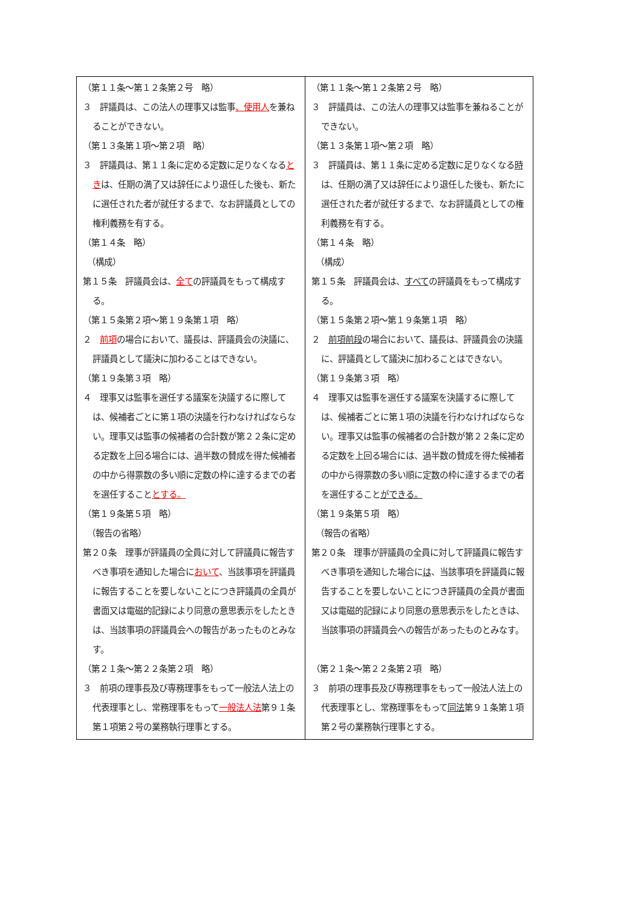| （第１１条～第１２条第２号 略） ３ 評議員は、この法人の理事又は監事 、使用人 を兼ねることができない。 （第１３条第１項～第２項 略） ３ 評議員は、第１１条に定める定数に足りなくなる とき は、任期の満了又は辞任により退任した後も、新たに選任された者が就任するまで、なお評議員としての権利義務を有する。 （第１４条 略） （構成） 第１５条 評議員会は、 全て の評議員をもって構成する。 （第１５条第２項～第１９条第１項 略） ２ 前項 の場合において、議長は、評議員会の決議に、評議員として議決に加わることはできない。 （第１９条第３項 略） ４ 理事又は監事を選任する議案を決議するに際しては、候補者ごとに第１項の決議を行わなければならない。理事又は監事の候補者の合計数が第２２条に定める定数を上回る場合には、過半数の賛成を得た候補者の中から得票数の多い順に定数の枠に達するまでの者を選任すること とする。 （第１９条第５項 略） （報告の省略） 第２０条 理事が評議員の全員に対して評議員に報告すべき事項を通知した場合に おいて 、当該事項を評議員に報告することを要しないことにつき評議員の全員が書面又は電磁的記録により同意の意思表示をしたときは、当該事項の評議員会への報告があったものとみなす。 （第２１条～第２２条第２項 略） ３ 前項の理事長及び専務理事をもって一般法人法上の代表理事とし、常務理事をもって 一般法人法 第９１条第１項第２号の業務執行理事とする。 | （第１１条～第１２条第２号 略） ３ 評議員は、この法人の理事又は監事を兼ねることができない。 （第１３条第１項～第２項 略） ３ 評議員は、第１１条に定める定数に足りなくなる 時 は、任期の満了又は辞任により退任した後も、新たに選任された者が就任するまで、なお評議員としての権利義務を有する。 （第１４条 略） （構成） 第１５条 評議員会は、 すべて の評議員をもって構成する。 （第１５条第２項～第１９条第１項 略） ２ 前項前段 の場合において、議長は、評議員会の決議に、評議員として議決に加わることはできない。 （第１９条第３項 略） ４ 理事又は監事を選任する議案を決議するに際しては、候補者ごとに第１項の決議を行わなければならない。理事又は監事の候補者の合計数が第２２条に定める定数を上回る場合には、過半数の賛成を得た候補者の中から得票数の多い順に定数の枠に達するまでの者を選任すること ができる。 （第１９条第５項 略） （報告の省略） 第２０条 理事が評議員の全員に対して評議員に報告すべき事項を通知した場合に は 、当該事項を評議員に報告することを要しないことにつき評議員の全員が書面又は電磁的記録により同意の意思表示をしたときは、当該事項の評議員会への報告があったものとみなす。 （第２１条～第２２条第２項 略） ３ 前項の理事長及び専務理事をもって一般法人法上の代表理事とし、常務理事をもって 同法 第９１条第１項第２号の業務執行理事とする。 |